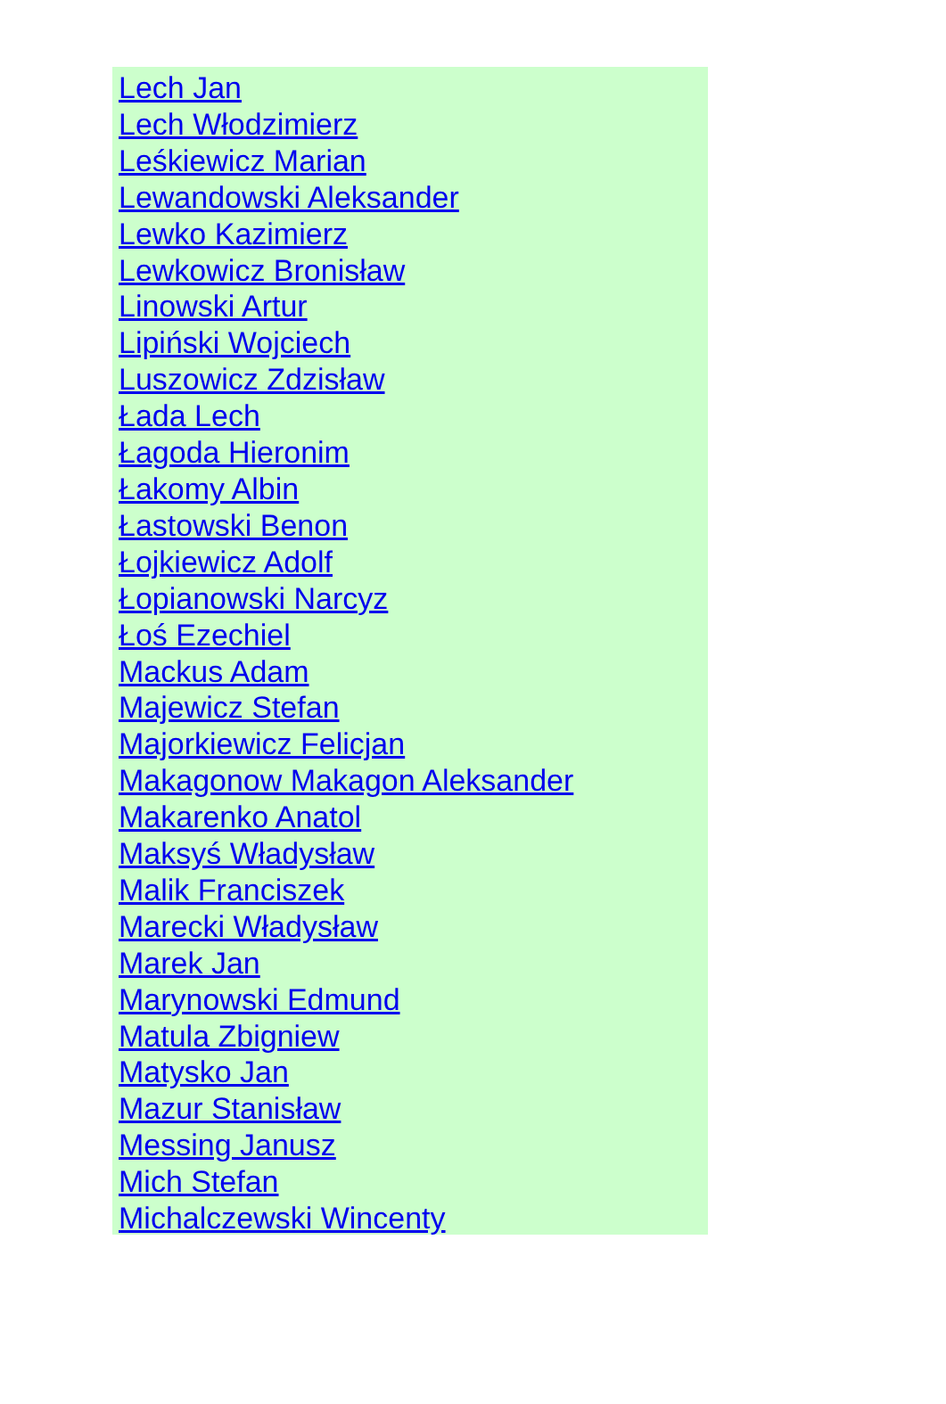Lech Jan
Lech Włodzimierz
Leśkiewicz Marian
Lewandowski Aleksander
Lewko Kazimierz
Lewkowicz Bronisław
Linowski Artur
Lipiński Wojciech
Luszowicz Zdzisław
Łada Lech
Łagoda Hieronim
Łakomy Albin
Łastowski Benon
Łojkiewicz Adolf
Łopianowski Narcyz
Łoś Ezechiel
Mackus Adam
Majewicz Stefan
Majorkiewicz Felicjan
Makagonow Makagon Aleksander
Makarenko Anatol
Maksyś Władysław
Malik Franciszek
Marecki Władysław
Marek Jan
Marynowski Edmund
Matula Zbigniew
Matysko Jan
Mazur Stanisław
Messing Janusz
Mich Stefan
Michalczewski Wincenty